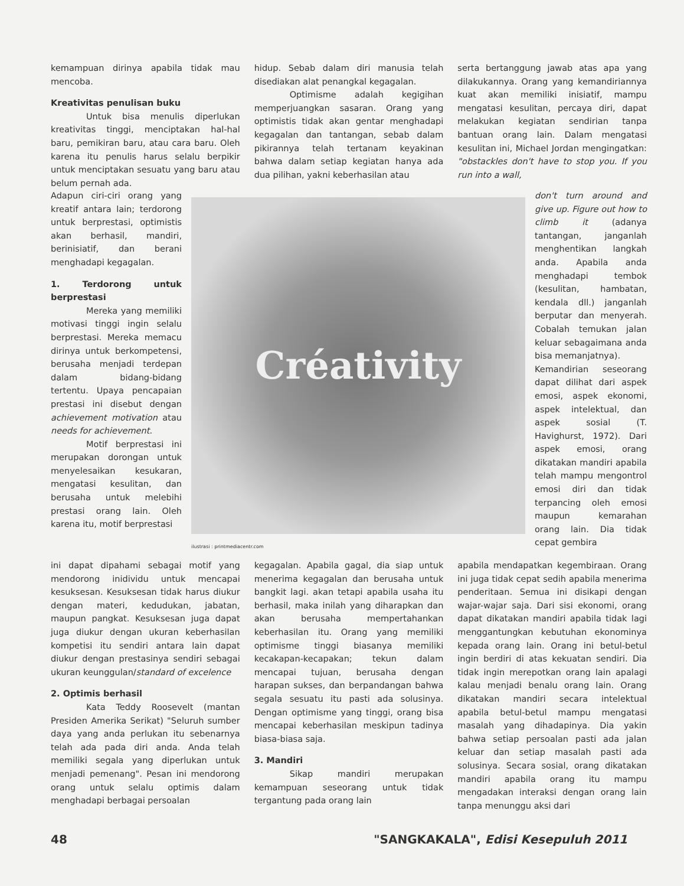kemampuan dirinya apabila tidak mau mencoba.
Kreativitas penulisan buku
Untuk bisa menulis diperlukan kreativitas tinggi, menciptakan hal-hal baru, pemikiran baru, atau cara baru. Oleh karena itu penulis harus selalu berpikir untuk menciptakan sesuatu yang baru atau belum pernah ada.
hidup. Sebab dalam diri manusia telah disediakan alat penangkal kegagalan.
Optimisme adalah kegigihan memperjuangkan sasaran. Orang yang optimistis tidak akan gentar menghadapi kegagalan dan tantangan, sebab dalam pikirannya telah tertanam keyakinan bahwa dalam setiap kegiatan hanya ada dua pilihan, yakni keberhasilan atau
serta bertanggung jawab atas apa yang dilakukannya. Orang yang kemandiriannya kuat akan memiliki inisiatif, mampu mengatasi kesulitan, percaya diri, dapat melakukan kegiatan sendirian tanpa bantuan orang lain. Dalam mengatasi kesulitan ini, Michael Jordan mengingatkan: "obstackles don't have to stop you. If you run into a wall,
Adapun ciri-ciri orang yang kreatif antara lain; terdorong untuk berprestasi, optimistis akan berhasil, mandiri, berinisiatif, dan berani menghadapi kegagalan.
1. Terdorong untuk berprestasi
Mereka yang memiliki motivasi tinggi ingin selalu berprestasi. Mereka memacu dirinya untuk berkompetensi, berusaha menjadi terdepan dalam bidang-bidang tertentu. Upaya pencapaian prestasi ini disebut dengan achievement motivation atau needs for achievement.
Motif berprestasi ini merupakan dorongan untuk menyelesaikan kesukaran, mengatasi kesulitan, dan berusaha untuk melebihi prestasi orang lain. Oleh karena itu, motif berprestasi
Créativity
ilustrasi : printmediacentr.com
don't turn around and give up. Figure out how to climb it (adanya tantangan, janganlah menghentikan langkah anda. Apabila anda menghadapi tembok (kesulitan, hambatan, kendala dll.) janganlah berputar dan menyerah. Cobalah temukan jalan keluar sebagaimana anda bisa memanjatnya).
Kemandirian seseorang dapat dilihat dari aspek emosi, aspek ekonomi, aspek intelektual, dan aspek sosial (T. Havighurst, 1972). Dari aspek emosi, orang dikatakan mandiri apabila telah mampu mengontrol emosi diri dan tidak terpancing oleh emosi maupun kemarahan orang lain. Dia tidak cepat gembira
ini dapat dipahami sebagai motif yang mendorong inidividu untuk mencapai kesuksesan. Kesuksesan tidak harus diukur dengan materi, kedudukan, jabatan, maupun pangkat. Kesuksesan juga dapat juga diukur dengan ukuran keberhasilan kompetisi itu sendiri antara lain dapat diukur dengan prestasinya sendiri sebagai ukuran keunggulan/standard of excelence
2. Optimis berhasil
Kata Teddy Roosevelt (mantan Presiden Amerika Serikat) "Seluruh sumber daya yang anda perlukan itu sebenarnya telah ada pada diri anda. Anda telah memiliki segala yang diperlukan untuk menjadi pemenang". Pesan ini mendorong orang untuk selalu optimis dalam menghadapi berbagai persoalan
kegagalan. Apabila gagal, dia siap untuk menerima kegagalan dan berusaha untuk bangkit lagi. akan tetapi apabila usaha itu berhasil, maka inilah yang diharapkan dan akan berusaha mempertahankan keberhasilan itu. Orang yang memiliki optimisme tinggi biasanya memiliki kecakapan-kecapakan; tekun dalam mencapai tujuan, berusaha dengan harapan sukses, dan berpandangan bahwa segala sesuatu itu pasti ada solusinya. Dengan optimisme yang tinggi, orang bisa mencapai keberhasilan meskipun tadinya biasa-biasa saja.
3. Mandiri
Sikap mandiri merupakan kemampuan seseorang untuk tidak tergantung pada orang lain
apabila mendapatkan kegembiraan. Orang ini juga tidak cepat sedih apabila menerima penderitaan. Semua ini disikapi dengan wajar-wajar saja. Dari sisi ekonomi, orang dapat dikatakan mandiri apabila tidak lagi menggantungkan kebutuhan ekonominya kepada orang lain. Orang ini betul-betul ingin berdiri di atas kekuatan sendiri. Dia tidak ingin merepotkan orang lain apalagi kalau menjadi benalu orang lain. Orang dikatakan mandiri secara intelektual apabila betul-betul mampu mengatasi masalah yang dihadapinya. Dia yakin bahwa setiap persoalan pasti ada jalan keluar dan setiap masalah pasti ada solusinya. Secara sosial, orang dikatakan mandiri apabila orang itu mampu mengadakan interaksi dengan orang lain tanpa menunggu aksi dari
48 "SANGKAKALA", Edisi Kesepuluh 2011